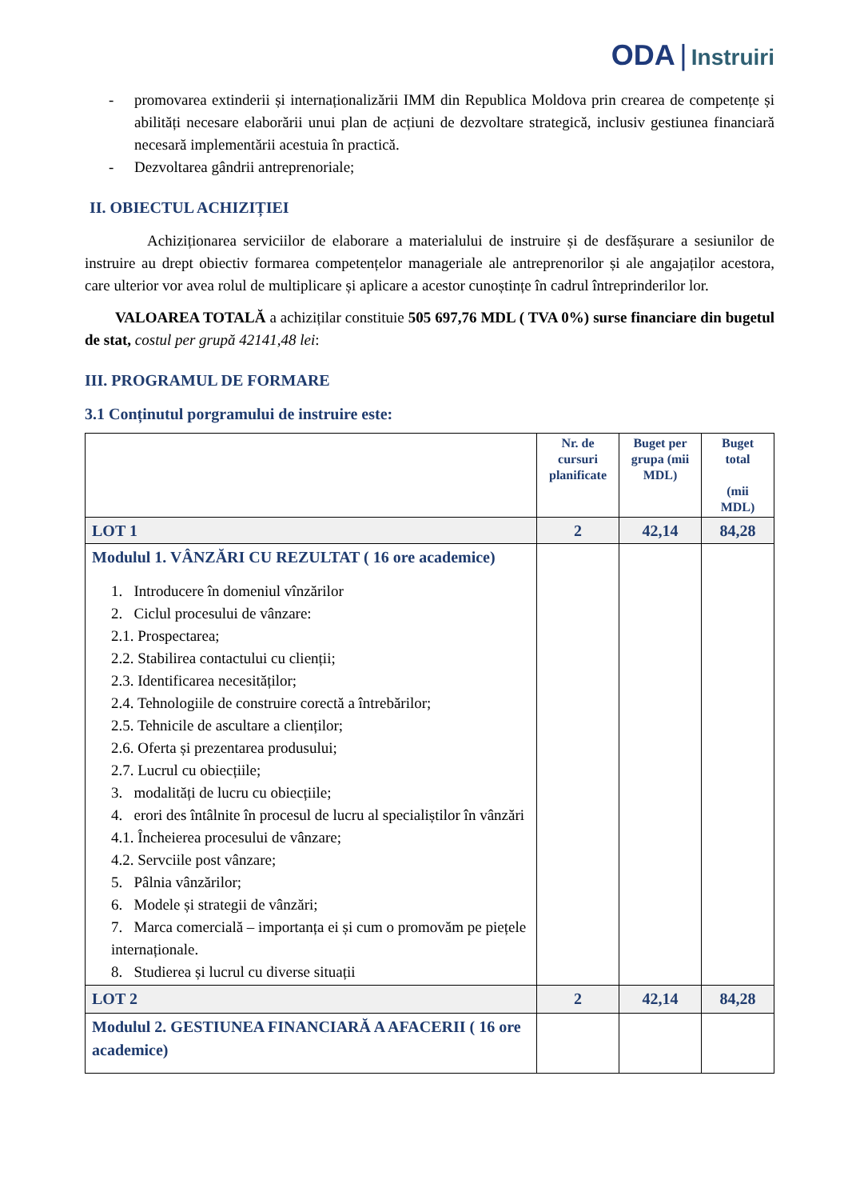ODA | Instruiri
- promovarea extinderii și internaționalizării IMM din Republica Moldova prin crearea de competențe și abilități necesare elaborării unui plan de acțiuni de dezvoltare strategică, inclusiv gestiunea financiară necesară implementării acestuia în practică.
- Dezvoltarea gândrii antreprenoriale;
II. OBIECTUL ACHIZIȚIEI
Achiziționarea serviciilor de elaborare a materialului de instruire și de desfășurare a sesiunilor de instruire au drept obiectiv formarea competențelor manageriale ale antreprenorilor și ale angajaților acestora, care ulterior vor avea rolul de multiplicare și aplicare a acestor cunoștințe în cadrul întreprinderilor lor.
VALOAREA TOTALĂ a achizițilar constituie 505 697,76 MDL ( TVA 0%) surse financiare din bugetul de stat, costul per grupă 42141,48 lei:
III. PROGRAMUL DE FORMARE
3.1 Conținutul porgramului de instruire este:
| | Nr. de cursuri planificate | Buget per grupa (mii MDL) | Buget total (mii MDL) |
| --- | --- | --- | --- |
| LOT 1 | 2 | 42,14 | 84,28 |
| Modulul 1. VÂNZĂRI CU REZULTAT ( 16 ore academice) 1. Introducere în domeniul vînzărilor 2. Ciclul procesului de vânzare: 2.1. Prospectarea; 2.2. Stabilirea contactului cu clienții; 2.3. Identificarea necesităților; 2.4. Tehnologiile de construire corectă a întrebărilor; 2.5. Tehnicile de ascultare a clienților; 2.6. Oferta și prezentarea produsului; 2.7. Lucrul cu obiecțiile; 3. modalități de lucru cu obiecțiile; 4. erori des întâlnite în procesul de lucru al specialiștilor în vânzări 4.1. Încheierea procesului de vânzare; 4.2. Servciile post vânzare; 5. Pâlnia vânzărilor; 6. Modele și strategii de vânzări; 7. Marca comercială – importanța ei și cum o promovăm pe piețele internaționale. 8. Studierea și lucrul cu diverse situații | | | |
| LOT 2 | 2 | 42,14 | 84,28 |
| Modulul 2. GESTIUNEA FINANCIARĂ A AFACERII ( 16 ore academice) | | | |